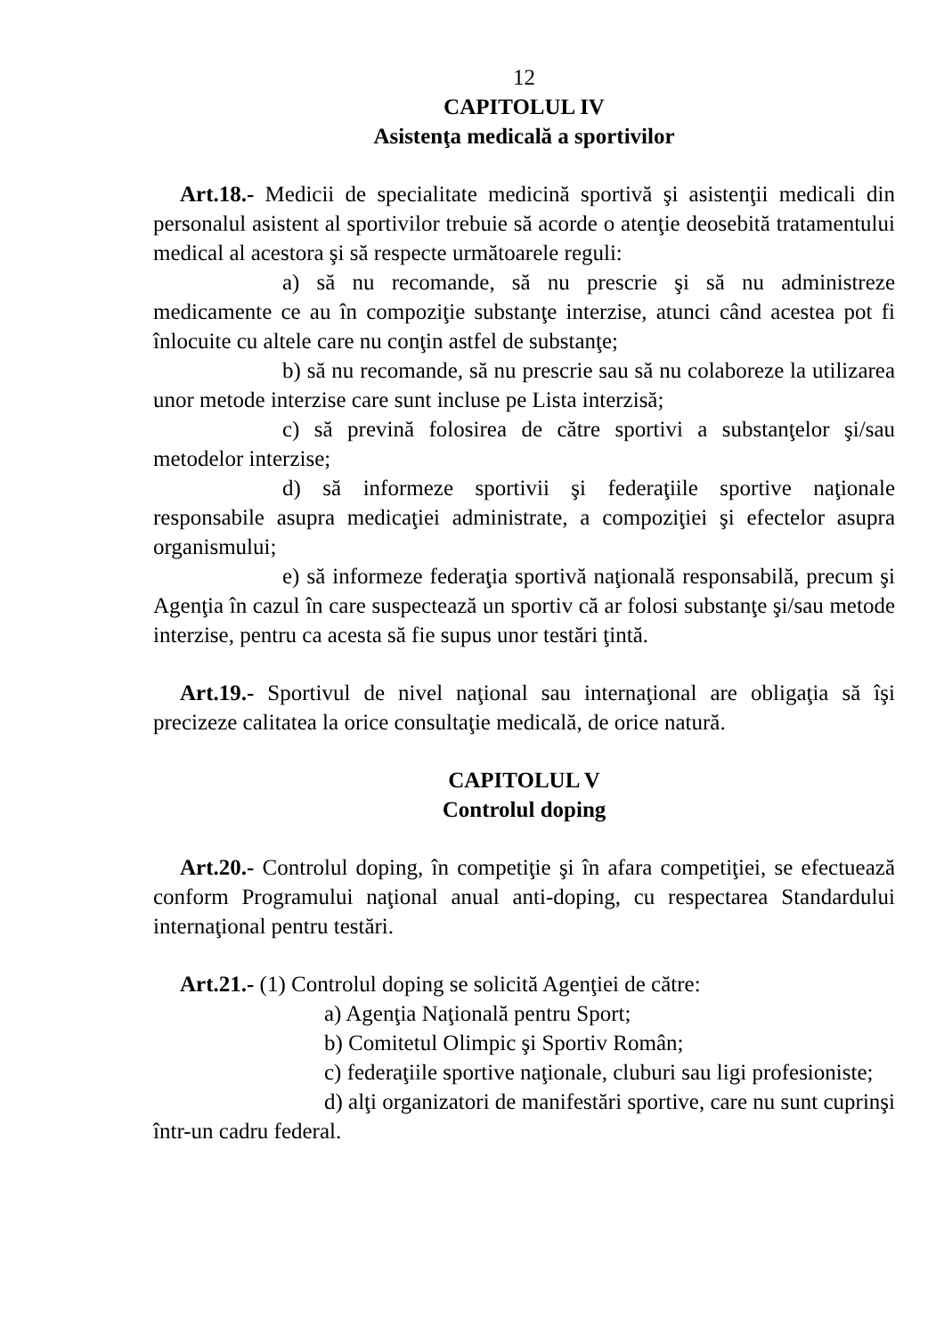12
CAPITOLUL IV
Asistenţa medicală a sportivilor
Art.18.- Medicii de specialitate medicină sportivă şi asistenţii medicali din personalul asistent al sportivilor trebuie să acorde o atenţie deosebită tratamentului medical al acestora şi să respecte următoarele reguli:
a) să nu recomande, să nu prescrie şi să nu administreze medicamente ce au în compoziţie substanţe interzise, atunci când acestea pot fi înlocuite cu altele care nu conţin astfel de substanţe;
b) să nu recomande, să nu prescrie sau să nu colaboreze la utilizarea unor metode interzise care sunt incluse pe Lista interzisă;
c) să prevină folosirea de către sportivi a substanţelor şi/sau metodelor interzise;
d) să informeze sportivii şi federaţiile sportive naţionale responsabile asupra medicaţiei administrate, a compoziţiei şi efectelor asupra organismului;
e) să informeze federaţia sportivă naţională responsabilă, precum şi Agenţia în cazul în care suspectează un sportiv că ar folosi substanţe şi/sau metode interzise, pentru ca acesta să fie supus unor testări ţintă.
Art.19.- Sportivul de nivel naţional sau internaţional are obligaţia să îşi precizeze calitatea la orice consultaţie medicală, de orice natură.
CAPITOLUL V
Controlul doping
Art.20.- Controlul doping, în competiţie şi în afara competiţiei, se efectuează conform Programului naţional anual anti-doping, cu respectarea Standardului internaţional pentru testări.
Art.21.- (1) Controlul doping se solicită Agenţiei de către:
a) Agenţia Naţională pentru Sport;
b) Comitetul Olimpic şi Sportiv Român;
c) federaţiile sportive naţionale, cluburi sau ligi profesioniste;
d) alţi organizatori de manifestări sportive, care nu sunt cuprinşi într-un cadru federal.